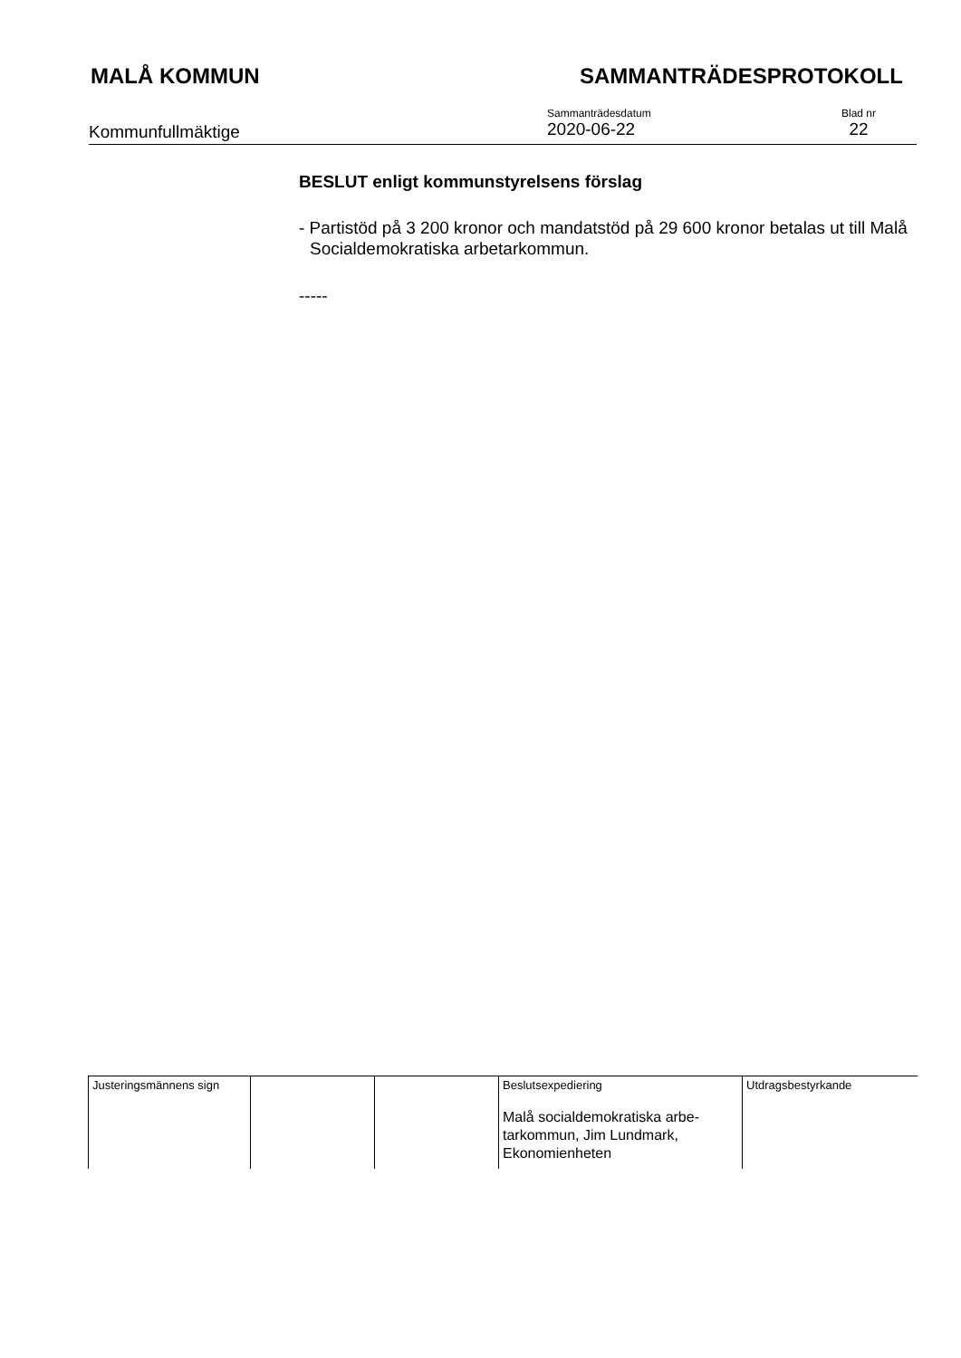MALÅ KOMMUN SAMMANTRÄDESPROTOKOLL
Kommunfullmäktige
Sammanträdesdatum
2020-06-22
Blad nr
22
BESLUT enligt kommunstyrelsens förslag
- Partistöd på 3 200 kronor och mandatstöd på 29 600 kronor betalas ut till Malå Socialdemokratiska arbetarkommun.
-----
| Justeringsmännens sign | | | Beslutsexpediering Malå socialdemokratiska arbe- tarkommun, Jim Lundmark, Ekonomienheten | Utdragsbestyrkande |